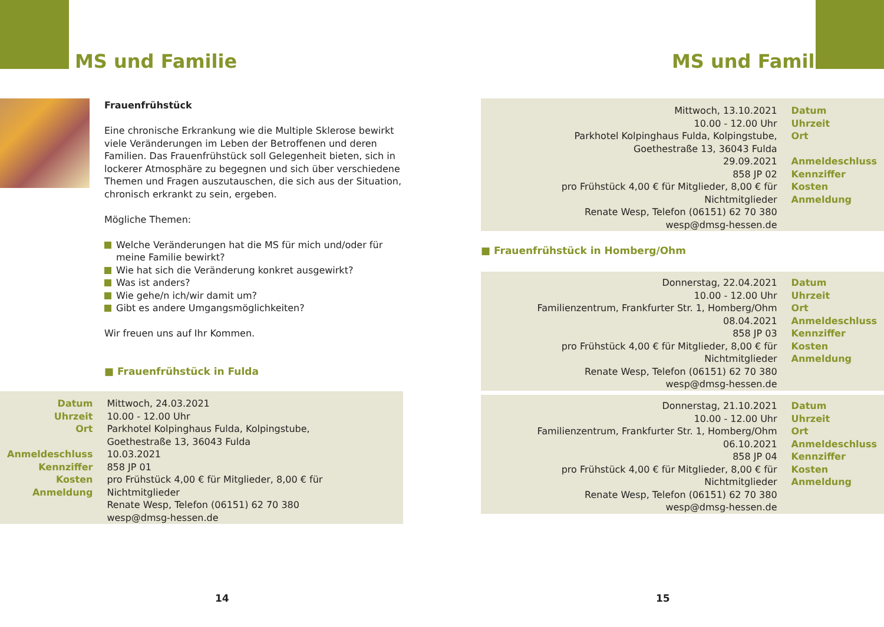MS und Familie
Frauenfrühstück
Eine chronische Erkrankung wie die Multiple Sklerose bewirkt viele Veränderungen im Leben der Betroffenen und deren Familien. Das Frauenfrühstück soll Gelegenheit bieten, sich in lockerer Atmosphäre zu begegnen und sich über verschiedene Themen und Fragen auszutauschen, die sich aus der Situation, chronisch erkrankt zu sein, ergeben.
Mögliche Themen:
Welche Veränderungen hat die MS für mich und/oder für meine Familie bewirkt?
Wie hat sich die Veränderung konkret ausgewirkt?
Was ist anders?
Wie gehe/n ich/wir damit um?
Gibt es andere Umgangsmöglichkeiten?
Wir freuen uns auf Ihr Kommen.
■ Frauenfrühstück in Fulda
| Datum Uhrzeit Ort Anmeldeschluss Kennziffer Kosten Anmeldung | Mittwoch, 24.03.2021 10.00 - 12.00 Uhr Parkhotel Kolpinghaus Fulda, Kolpingstube, Goethestraße 13, 36043 Fulda 10.03.2021 858 JP 01 pro Frühstück 4,00 € für Mitglieder, 8,00 € für Nichtmitglieder Renate Wesp, Telefon (06151) 62 70 380 wesp@dmsg-hessen.de |
14
MS und Familie
| Mittwoch, 13.10.2021 10.00 - 12.00 Uhr Parkhotel Kolpinghaus Fulda, Kolpingstube, Goethestraße 13, 36043 Fulda 29.09.2021 858 JP 02 pro Frühstück 4,00 € für Mitglieder, 8,00 € für Nichtmitglieder Renate Wesp, Telefon (06151) 62 70 380 wesp@dmsg-hessen.de | Datum Uhrzeit Ort Anmeldeschluss Kennziffer Kosten Anmeldung |
■ Frauenfrühstück in Homberg/Ohm
| Donnerstag, 22.04.2021 10.00 - 12.00 Uhr Familienzentrum, Frankfurter Str. 1, Homberg/Ohm 08.04.2021 858 JP 03 pro Frühstück 4,00 € für Mitglieder, 8,00 € für Nichtmitglieder Renate Wesp, Telefon (06151) 62 70 380 wesp@dmsg-hessen.de | Datum Uhrzeit Ort Anmeldeschluss Kennziffer Kosten Anmeldung |
| Donnerstag, 21.10.2021 10.00 - 12.00 Uhr Familienzentrum, Frankfurter Str. 1, Homberg/Ohm 06.10.2021 858 JP 04 pro Frühstück 4,00 € für Mitglieder, 8,00 € für Nichtmitglieder Renate Wesp, Telefon (06151) 62 70 380 wesp@dmsg-hessen.de | Datum Uhrzeit Ort Anmeldeschluss Kennziffer Kosten Anmeldung |
15